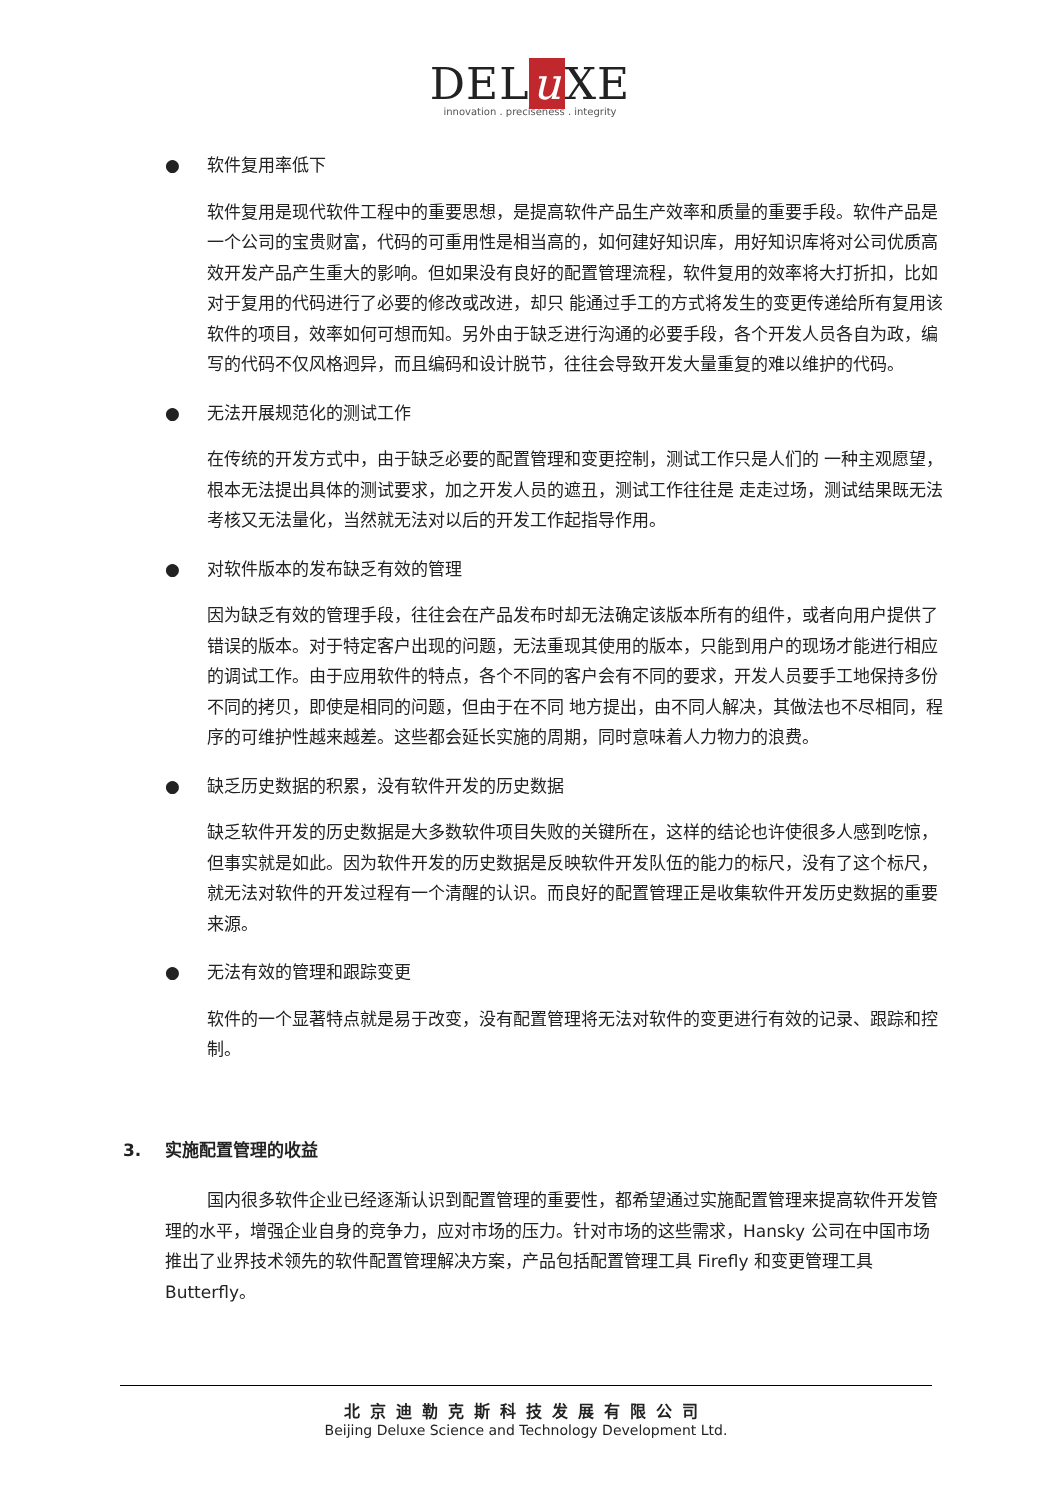DEL u XE
innovation . preciseness . integrity
● 软件复用率低下
软件复用是现代软件工程中的重要思想，是提高软件产品生产效率和质量的重要手段。软件产品是一个公司的宝贵财富，代码的可重用性是相当高的，如何建好知识库，用好知识库将对公司优质高效开发产品产生重大的影响。但如果没有良好的配置管理流程，软件复用的效率将大打折扣，比如对于复用的代码进行了必要的修改或改进，却只 能通过手工的方式将发生的变更传递给所有复用该软件的项目，效率如何可想而知。另外由于缺乏进行沟通的必要手段，各个开发人员各自为政，编写的代码不仅风格迥异，而且编码和设计脱节，往往会导致开发大量重复的难以维护的代码。
● 无法开展规范化的测试工作
在传统的开发方式中，由于缺乏必要的配置管理和变更控制，测试工作只是人们的 一种主观愿望，根本无法提出具体的测试要求，加之开发人员的遮丑，测试工作往往是 走走过场，测试结果既无法考核又无法量化，当然就无法对以后的开发工作起指导作用。
● 对软件版本的发布缺乏有效的管理
因为缺乏有效的管理手段，往往会在产品发布时却无法确定该版本所有的组件，或者向用户提供了错误的版本。对于特定客户出现的问题，无法重现其使用的版本，只能到用户的现场才能进行相应的调试工作。由于应用软件的特点，各个不同的客户会有不同的要求，开发人员要手工地保持多份不同的拷贝，即使是相同的问题，但由于在不同 地方提出，由不同人解决，其做法也不尽相同，程序的可维护性越来越差。这些都会延长实施的周期，同时意味着人力物力的浪费。
● 缺乏历史数据的积累，没有软件开发的历史数据
缺乏软件开发的历史数据是大多数软件项目失败的关键所在，这样的结论也许使很多人感到吃惊，但事实就是如此。因为软件开发的历史数据是反映软件开发队伍的能力的标尺，没有了这个标尺，就无法对软件的开发过程有一个清醒的认识。而良好的配置管理正是收集软件开发历史数据的重要来源。
● 无法有效的管理和跟踪变更
软件的一个显著特点就是易于改变，没有配置管理将无法对软件的变更进行有效的记录、跟踪和控制。
3. 实施配置管理的收益
国内很多软件企业已经逐渐认识到配置管理的重要性，都希望通过实施配置管理来提高软件开发管理的水平，增强企业自身的竞争力，应对市场的压力。针对市场的这些需求，Hansky 公司在中国市场推出了业界技术领先的软件配置管理解决方案，产品包括配置管理工具 Firefly 和变更管理工具 Butterfly。
北京迪勒克斯科技发展有限公司
Beijing Deluxe Science and Technology Development Ltd.